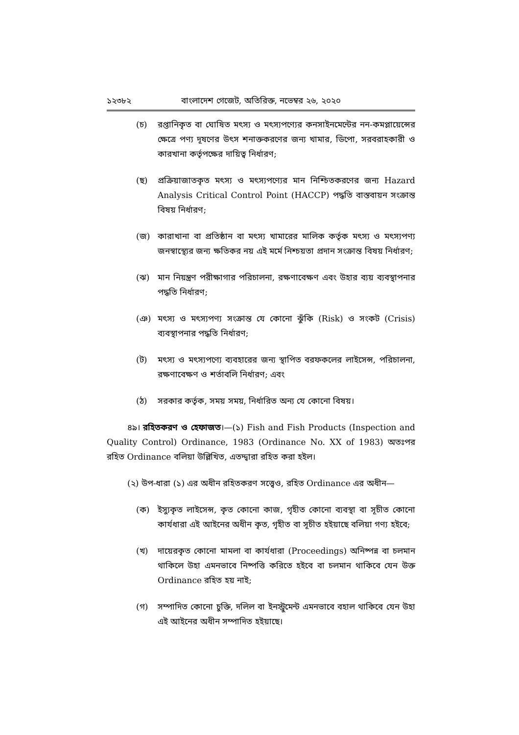১২৩৮২ বাংলাদেশ গেজেট, অতিরিক্ত, নভেম্বর ২৬, ২০২০
(চ) রপ্তানিকৃত বা ঘোষিত মৎস্য ও মৎস্যপণ্যের কনসাইনমেন্টের নন-কমপ্লায়েন্সের ক্ষেত্রে পণ্য দূষণের উৎস শনাক্তকরণের জন্য খামার, ডিপো, সরবরাহকারী ও কারখানা কর্তৃপক্ষের দায়িত্ব নির্ধারণ;
(ছ) প্রক্রিয়াজাতকৃত মৎস্য ও মৎস্যপণ্যের মান নিশ্চিতকরণের জন্য Hazard Analysis Critical Control Point (HACCP) পদ্ধতি বাস্তবায়ন সংক্রান্ত বিষয় নির্ধারণ;
(জ) কারাখানা বা প্রতিষ্ঠান বা মৎস্য খামারের মালিক কর্তৃক মৎস্য ও মৎস্যপণ্য জনস্বাস্থ্যের জন্য ক্ষতিকর নয় এই মর্মে নিশ্চয়তা প্রদান সংক্রান্ত বিষয় নির্ধারণ;
(ঝ) মান নিয়ন্ত্রণ পরীক্ষাগার পরিচালনা, রক্ষণাবেক্ষণ এবং উহার ব্যয় ব্যবস্থাপনার পদ্ধতি নির্ধারণ;
(ঞ) মৎস্য ও মৎস্যপণ্য সংক্রান্ত যে কোনো ঝুঁকি (Risk) ও সংকট (Crisis) ব্যবস্থাপনার পদ্ধতি নির্ধারণ;
(ট) মৎস্য ও মৎস্যপণ্যে ব্যবহারের জন্য স্থাপিত বরফকলের লাইসেন্স, পরিচালনা, রক্ষণাবেক্ষণ ও শর্তাবলি নির্ধারণ; এবং
(ঠ) সরকার কর্তৃক, সময় সময়, নির্ধারিত অন্য যে কোনো বিষয়।
৪৯। রহিতকরণ ও হেফাজত।—(১) Fish and Fish Products (Inspection and Quality Control) Ordinance, 1983 (Ordinance No. XX of 1983) অতঃপর রহিত Ordinance বলিয়া উল্লিখিত, এতদ্দ্বারা রহিত করা হইল।
(২) উপ-ধারা (১) এর অধীন রহিতকরণ সত্ত্বেও, রহিত Ordinance এর অধীন—
(ক) ইস্যুকৃত লাইসেন্স, কৃত কোনো কাজ, গৃহীত কোনো ব্যবস্থা বা সূচীত কোনো কার্যধারা এই আইনের অধীন কৃত, গৃহীত বা সূচীত হইয়াছে বলিয়া গণ্য হইবে;
(খ) দায়েরকৃত কোনো মামলা বা কার্যধারা (Proceedings) অনিষ্পন্ন বা চলমান থাকিলে উহা এমনভাবে নিষ্পত্তি করিতে হইবে বা চলমান থাকিবে যেন উক্ত Ordinance রহিত হয় নাই;
(গ) সম্পাদিত কোনো চুক্তি, দলিল বা ইনস্ট্রুমেন্ট এমনভাবে বহাল থাকিবে যেন উহা এই আইনের অধীন সম্পাদিত হইয়াছে।